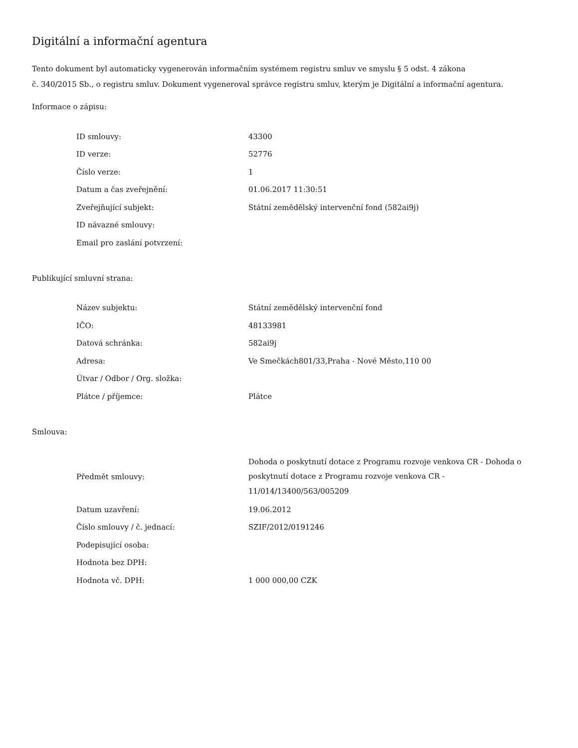Digitální a informační agentura
Tento dokument byl automaticky vygenerován informačním systémem registru smluv ve smyslu § 5 odst. 4 zákona
č. 340/2015 Sb., o registru smluv. Dokument vygeneroval správce registru smluv, kterým je Digitální a informační agentura.
Informace o zápisu:
| ID smlouvy: | 43300 |
| ID verze: | 52776 |
| Číslo verze: | 1 |
| Datum a čas zveřejnění: | 01.06.2017 11:30:51 |
| Zveřejňující subjekt: | Státní zemědělský intervenční fond (582ai9j) |
| ID návazné smlouvy: | |
| Email pro zaslání potvrzení: | |
Publikující smluvní strana:
| Název subjektu: | Státní zemědělský intervenční fond |
| IČO: | 48133981 |
| Datová schránka: | 582ai9j |
| Adresa: | Ve Smečkách801/33,Praha - Nové Město,110 00 |
| Útvar / Odbor / Org. složka: | |
| Plátce / příjemce: | Plátce |
Smlouva:
| Předmět smlouvy: | Dohoda o poskytnutí dotace z Programu rozvoje venkova CR - Dohoda o poskytnutí dotace z Programu rozvoje venkova CR - 11/014/13400/563/005209 |
| Datum uzavření: | 19.06.2012 |
| Číslo smlouvy / č. jednací: | SZIF/2012/0191246 |
| Podepisující osoba: | |
| Hodnota bez DPH: | |
| Hodnota vč. DPH: | 1 000 000,00 CZK |